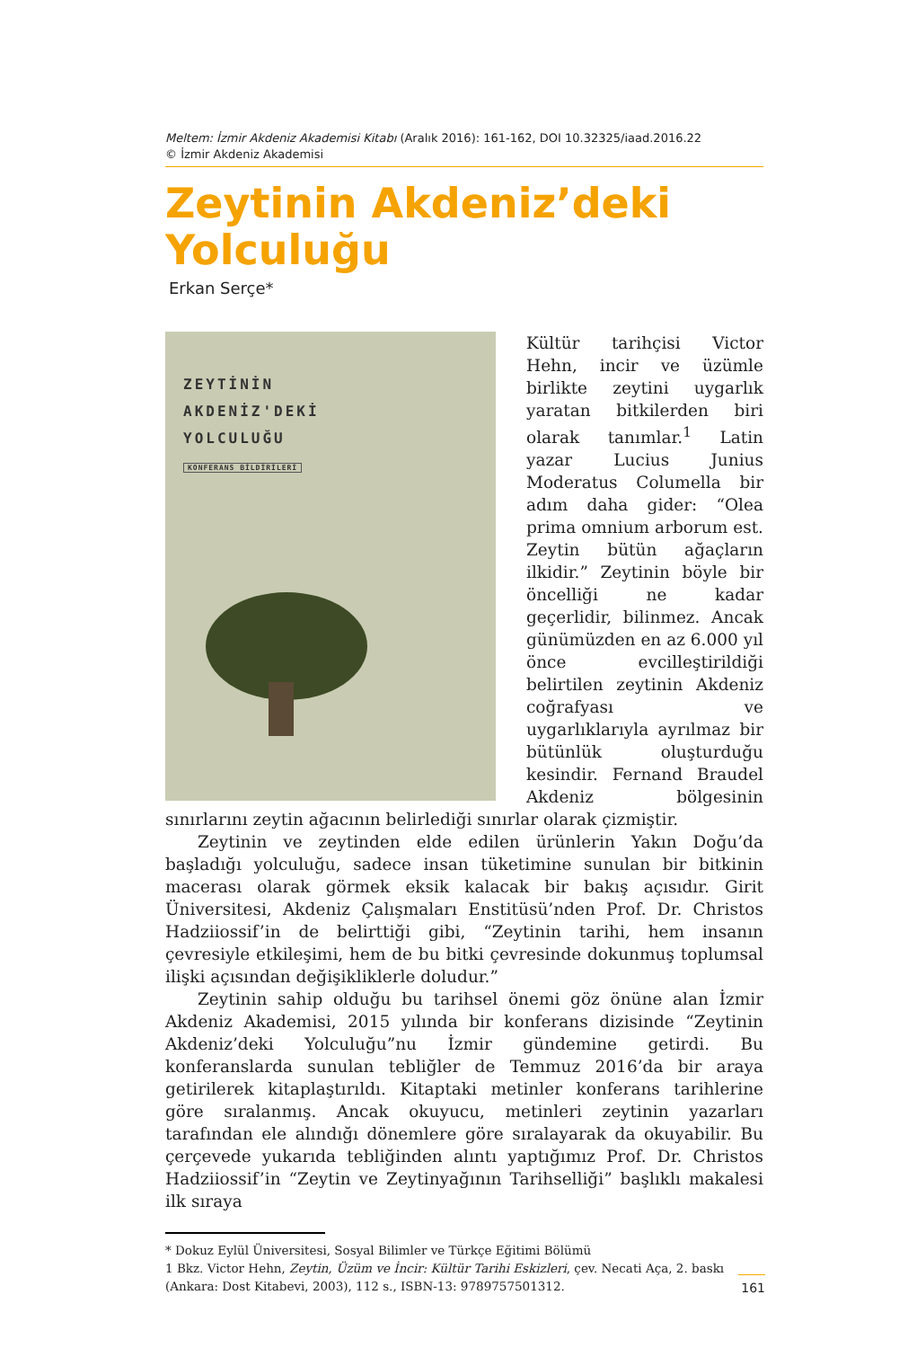Meltem: İzmir Akdeniz Akademisi Kitabı (Aralık 2016): 161-162, DOI 10.32325/iaad.2016.22
© İzmir Akdeniz Akademisi
Zeytinin Akdeniz’deki Yolculuğu
Erkan Serçe*
ZEYTİNİN
AKDENİZ'DEKİ
YOLCULUĞU
KONFERANS BİLDİRİLERİ
Kültür tarihçisi Victor Hehn, incir ve üzümle birlikte zeytini uygarlık yaratan bitkilerden biri olarak tanımlar.<sup>1</sup> Latin yazar Lucius Junius Moderatus Columella bir adım daha gider: “Olea prima omnium arborum est. Zeytin bütün ağaçların ilkidir.” Zeytinin böyle bir öncelliği ne kadar geçerlidir, bilinmez. Ancak günümüzden en az 6.000 yıl önce evcilleştirildiği belirtilen zeytinin Akdeniz coğrafyası ve uygarlıklarıyla ayrılmaz bir bütünlük oluşturduğu kesindir. Fernand Braudel Akdeniz bölgesinin sınırlarını zeytin ağacının belirlediği sınırlar olarak çizmiştir.
Zeytinin ve zeytinden elde edilen ürünlerin Yakın Doğu’da başladığı yolculuğu, sadece insan tüketimine sunulan bir bitkinin macerası olarak görmek eksik kalacak bir bakış açısıdır. Girit Üniversitesi, Akdeniz Çalışmaları Enstitüsü’nden Prof. Dr. Christos Hadziiossif’in de belirttiği gibi, “Zeytinin tarihi, hem insanın çevresiyle etkileşimi, hem de bu bitki çevresinde dokunmuş toplumsal ilişki açısından değişikliklerle doludur.”
Zeytinin sahip olduğu bu tarihsel önemi göz önüne alan İzmir Akdeniz Akademisi, 2015 yılında bir konferans dizisinde “Zeytinin Akdeniz’deki Yolculuğu”nu İzmir gündemine getirdi. Bu konferanslarda sunulan tebliğler de Temmuz 2016’da bir araya getirilerek kitaplaştırıldı. Kitaptaki metinler konferans tarihlerine göre sıralanmış. Ancak okuyucu, metinleri zeytinin yazarları tarafından ele alındığı dönemlere göre sıralayarak da okuyabilir. Bu çerçevede yukarıda tebliğinden alıntı yaptığımız Prof. Dr. Christos Hadziiossif’in “Zeytin ve Zeytinyağının Tarihselliği” başlıklı makalesi ilk sıraya
* Dokuz Eylül Üniversitesi, Sosyal Bilimler ve Türkçe Eğitimi Bölümü
1 Bkz. Victor Hehn, Zeytin, Üzüm ve İncir: Kültür Tarihi Eskizleri, çev. Necati Aça, 2. baskı (Ankara: Dost Kitabevi, 2003), 112 s., ISBN-13: 9789757501312.
161